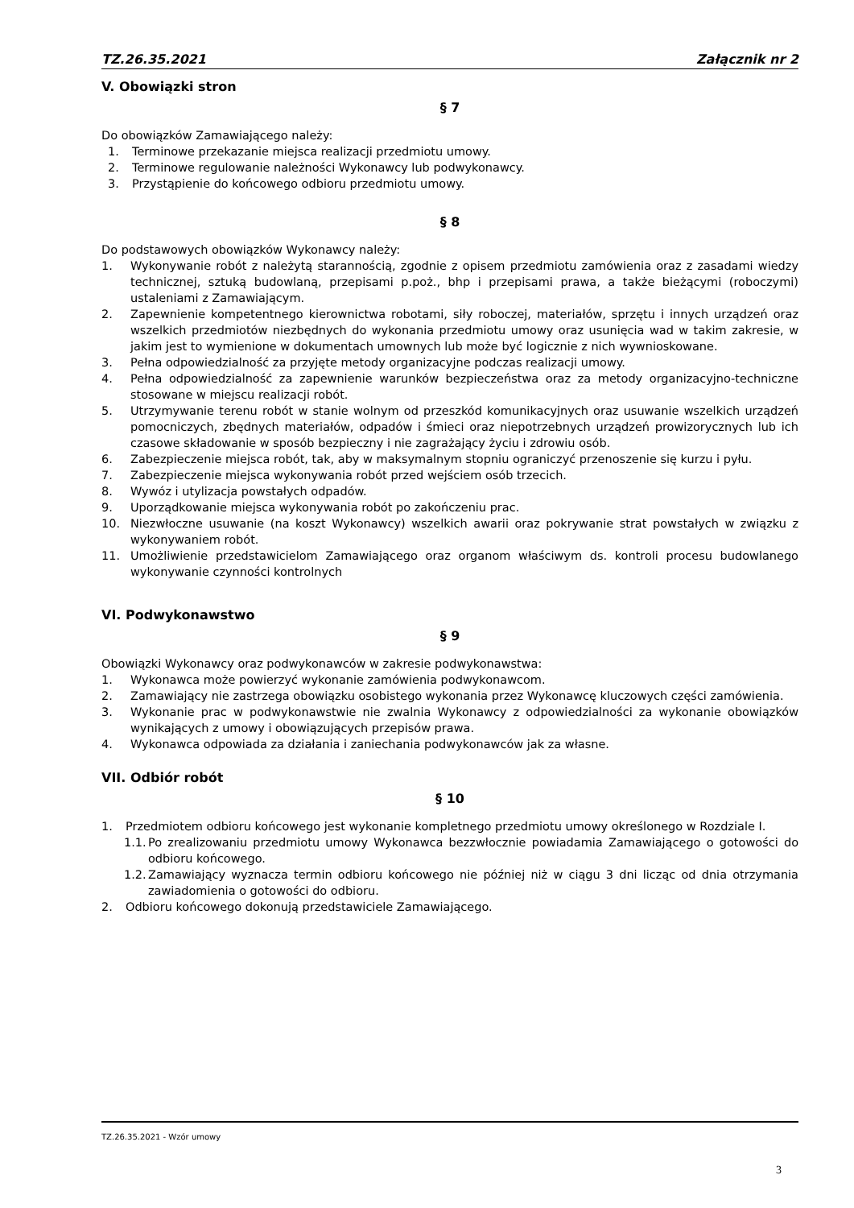TZ.26.35.2021 Załącznik nr 2
V. Obowiązki stron
§ 7
Do obowiązków Zamawiającego należy:
1. Terminowe przekazanie miejsca realizacji przedmiotu umowy.
2. Terminowe regulowanie należności Wykonawcy lub podwykonawcy.
3. Przystąpienie do końcowego odbioru przedmiotu umowy.
§ 8
Do podstawowych obowiązków Wykonawcy należy:
1. Wykonywanie robót z należytą starannością, zgodnie z opisem przedmiotu zamówienia oraz z zasadami wiedzy technicznej, sztuką budowlaną, przepisami p.poż., bhp i przepisami prawa, a także bieżącymi (roboczymi) ustaleniami z Zamawiającym.
2. Zapewnienie kompetentnego kierownictwa robotami, siły roboczej, materiałów, sprzętu i innych urządzeń oraz wszelkich przedmiotów niezbędnych do wykonania przedmiotu umowy oraz usunięcia wad w takim zakresie, w jakim jest to wymienione w dokumentach umownych lub może być logicznie z nich wywnioskowane.
3. Pełna odpowiedzialność za przyjęte metody organizacyjne podczas realizacji umowy.
4. Pełna odpowiedzialność za zapewnienie warunków bezpieczeństwa oraz za metody organizacyjno-techniczne stosowane w miejscu realizacji robót.
5. Utrzymywanie terenu robót w stanie wolnym od przeszkód komunikacyjnych oraz usuwanie wszelkich urządzeń pomocniczych, zbędnych materiałów, odpadów i śmieci oraz niepotrzebnych urządzeń prowizorycznych lub ich czasowe składowanie w sposób bezpieczny i nie zagrażający życiu i zdrowiu osób.
6. Zabezpieczenie miejsca robót, tak, aby w maksymalnym stopniu ograniczyć przenoszenie się kurzu i pyłu.
7. Zabezpieczenie miejsca wykonywania robót przed wejściem osób trzecich.
8. Wywóz i utylizacja powstałych odpadów.
9. Uporządkowanie miejsca wykonywania robót po zakończeniu prac.
10. Niezwłoczne usuwanie (na koszt Wykonawcy) wszelkich awarii oraz pokrywanie strat powstałych w związku z wykonywaniem robót.
11. Umożliwienie przedstawicielom Zamawiającego oraz organom właściwym ds. kontroli procesu budowlanego wykonywanie czynności kontrolnych
VI. Podwykonawstwo
§ 9
Obowiązki Wykonawcy oraz podwykonawców w zakresie podwykonawstwa:
1. Wykonawca może powierzyć wykonanie zamówienia podwykonawcom.
2. Zamawiający nie zastrzega obowiązku osobistego wykonania przez Wykonawcę kluczowych części zamówienia.
3. Wykonanie prac w podwykonawstwie nie zwalnia Wykonawcy z odpowiedzialności za wykonanie obowiązków wynikających z umowy i obowiązujących przepisów prawa.
4. Wykonawca odpowiada za działania i zaniechania podwykonawców jak za własne.
VII. Odbiór robót
§ 10
1. Przedmiotem odbioru końcowego jest wykonanie kompletnego przedmiotu umowy określonego w Rozdziale I.
1.1. Po zrealizowaniu przedmiotu umowy Wykonawca bezzwłocznie powiadamia Zamawiającego o gotowości do odbioru końcowego.
1.2. Zamawiający wyznacza termin odbioru końcowego nie później niż w ciągu 3 dni licząc od dnia otrzymania zawiadomienia o gotowości do odbioru.
2. Odbioru końcowego dokonują przedstawiciele Zamawiającego.
TZ.26.35.2021 - Wzór umowy
3